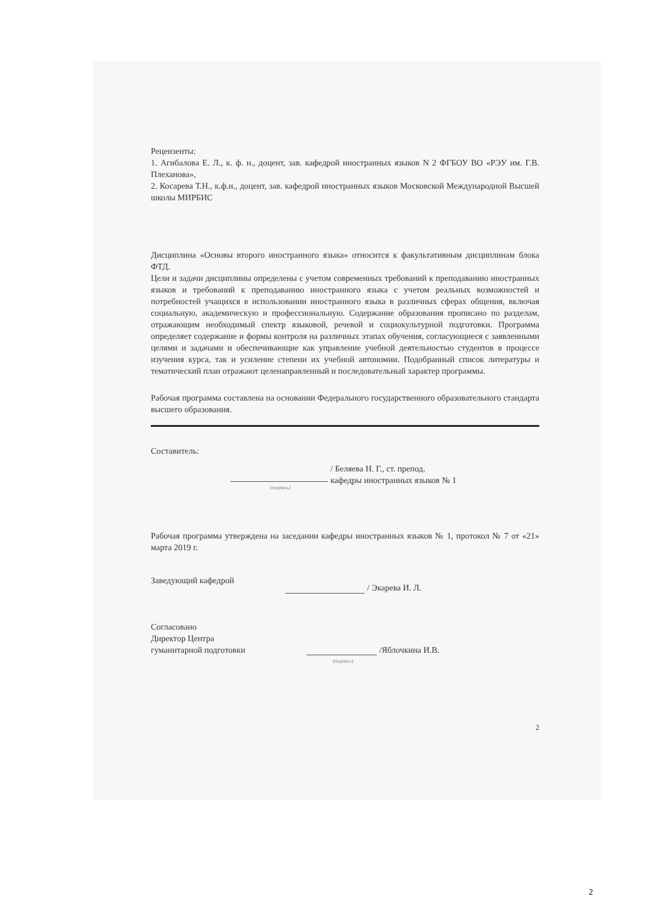Рецензенты:
1. Агибалова Е. Л., к. ф. н., доцент, зав. кафедрой иностранных языков N 2 ФГБОУ ВО «РЭУ им. Г.В. Плеханова»,
2. Косарева Т.Н., к.ф.н., доцент, зав. кафедрой иностранных языков Московской Международной Высшей школы МИРБИС
Дисциплина «Основы второго иностранного языка» относится к факультативным дисциплинам блока ФТД.
Цели и задачи дисциплины определены с учетом современных требований к преподаванию иностранных языков и требований к преподаванию иностранного языка с учетом реальных возможностей и потребностей учащихся в использовании иностранного языка в различных сферах общения, включая социальную, академическую и профессиональную. Содержание образования прописано по разделам, отражающим необходимый спектр языковой, речевой и социокультурной подготовки. Программа определяет содержание и формы контроля на различных этапах обучения, согласующиеся с заявленными целями и задачами и обеспечивающие как управление учебной деятельностью студентов в процессе изучения курса, так и усиление степени их учебной автономии. Подобранный список литературы и тематический план отражают целенаправленный и последовательный характер программы.
Рабочая программа составлена на основании Федерального государственного образовательного стандарта высшего образования.
Составитель:
(подпись)
/ Беляева Н. Г., ст. препод.
кафедры иностранных языков № 1
Рабочая программа утверждена на заседании кафедры иностранных языков № 1, протокол № 7 от «21» марта 2019 г.
Заведующий кафедрой
/ Экарева И. Л.
Согласовано
Директор Центра
гуманитарной подготовки
(подпись)
/Яблочкина И.В.
2
2